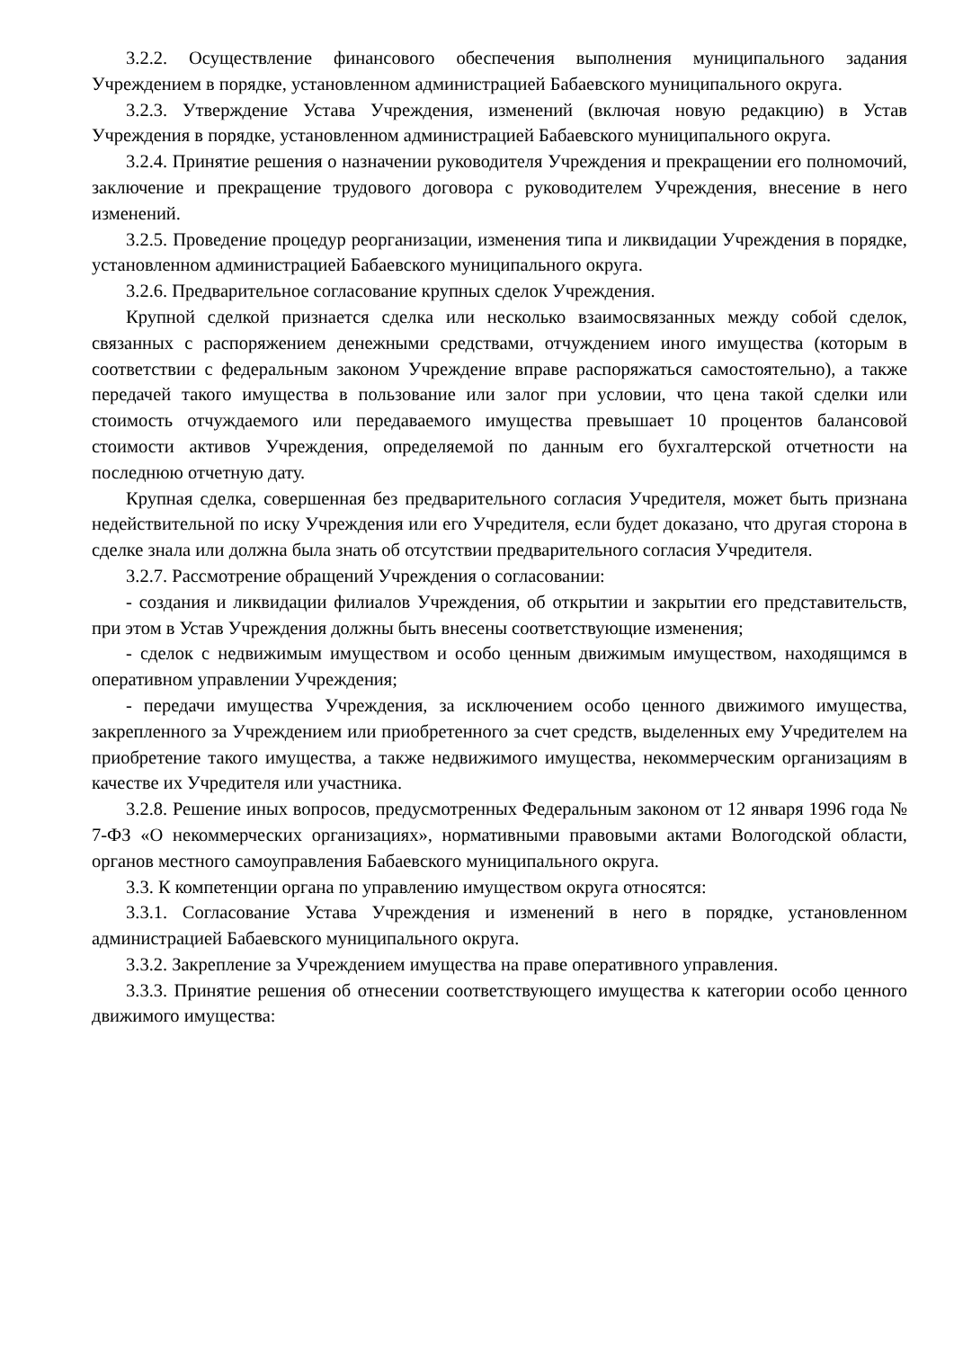3.2.2. Осуществление финансового обеспечения выполнения муниципального задания Учреждением в порядке, установленном администрацией Бабаевского муниципального округа.
3.2.3. Утверждение Устава Учреждения, изменений (включая новую редакцию) в Устав Учреждения в порядке, установленном администрацией Бабаевского муниципального округа.
3.2.4. Принятие решения о назначении руководителя Учреждения и прекращении его полномочий, заключение и прекращение трудового договора с руководителем Учреждения, внесение в него изменений.
3.2.5. Проведение процедур реорганизации, изменения типа и ликвидации Учреждения в порядке, установленном администрацией Бабаевского муниципального округа.
3.2.6. Предварительное согласование крупных сделок Учреждения.
Крупной сделкой признается сделка или несколько взаимосвязанных между собой сделок, связанных с распоряжением денежными средствами, отчуждением иного имущества (которым в соответствии с федеральным законом Учреждение вправе распоряжаться самостоятельно), а также передачей такого имущества в пользование или залог при условии, что цена такой сделки или стоимость отчуждаемого или передаваемого имущества превышает 10 процентов балансовой стоимости активов Учреждения, определяемой по данным его бухгалтерской отчетности на последнюю отчетную дату.
Крупная сделка, совершенная без предварительного согласия Учредителя, может быть признана недействительной по иску Учреждения или его Учредителя, если будет доказано, что другая сторона в сделке знала или должна была знать об отсутствии предварительного согласия Учредителя.
3.2.7. Рассмотрение обращений Учреждения о согласовании:
- создания и ликвидации филиалов Учреждения, об открытии и закрытии его представительств, при этом в Устав Учреждения должны быть внесены соответствующие изменения;
- сделок с недвижимым имуществом и особо ценным движимым имуществом, находящимся в оперативном управлении Учреждения;
- передачи имущества Учреждения, за исключением особо ценного движимого имущества, закрепленного за Учреждением или приобретенного за счет средств, выделенных ему Учредителем на приобретение такого имущества, а также недвижимого имущества, некоммерческим организациям в качестве их Учредителя или участника.
3.2.8. Решение иных вопросов, предусмотренных Федеральным законом от 12 января 1996 года № 7-ФЗ «О некоммерческих организациях», нормативными правовыми актами Вологодской области, органов местного самоуправления Бабаевского муниципального округа.
3.3. К компетенции органа по управлению имуществом округа относятся:
3.3.1. Согласование Устава Учреждения и изменений в него в порядке, установленном администрацией Бабаевского муниципального округа.
3.3.2. Закрепление за Учреждением имущества на праве оперативного управления.
3.3.3. Принятие решения об отнесении соответствующего имущества к категории особо ценного движимого имущества: